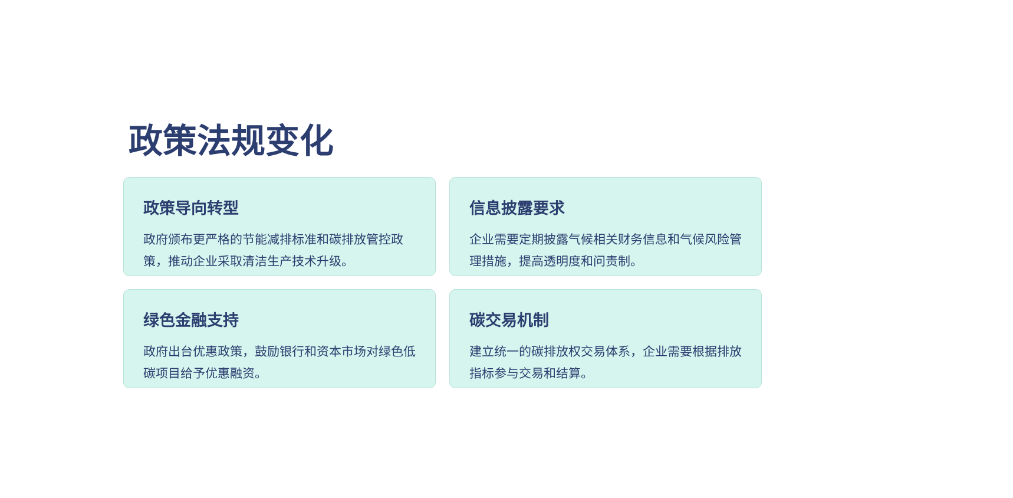政策法规变化
政策导向转型
政府颁布更严格的节能减排标准和碳排放管控政策，推动企业采取清洁生产技术升级。
信息披露要求
企业需要定期披露气候相关财务信息和气候风险管理措施，提高透明度和问责制。
绿色金融支持
政府出台优惠政策，鼓励银行和资本市场对绿色低碳项目给予优惠融资。
碳交易机制
建立统一的碳排放权交易体系，企业需要根据排放指标参与交易和结算。